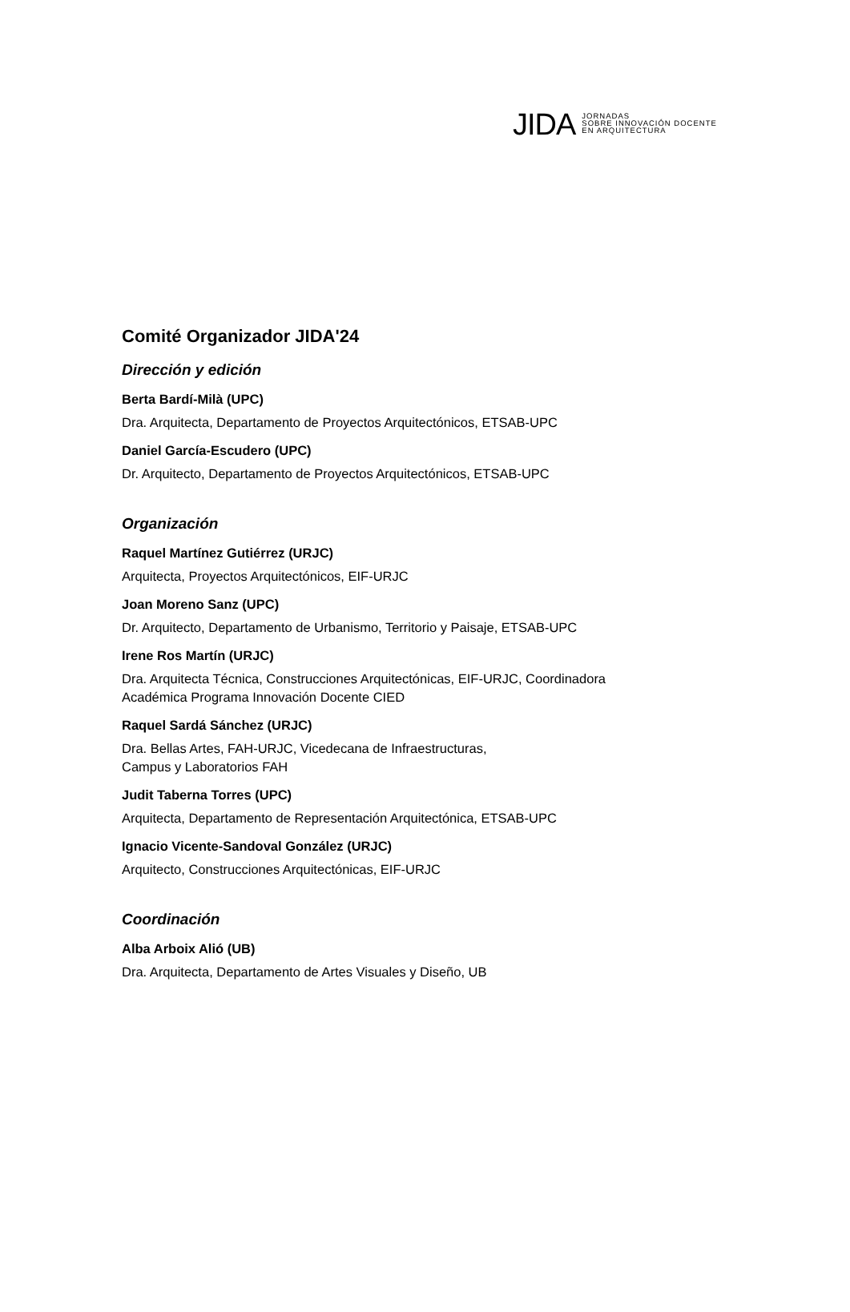JIDA
JORNADAS
SOBRE INNOVACIÓN DOCENTE
EN ARQUITECTURA
Comité Organizador JIDA'24
Dirección y edición
Berta Bardí-Milà (UPC)
Dra. Arquitecta, Departamento de Proyectos Arquitectónicos, ETSAB-UPC
Daniel García-Escudero (UPC)
Dr. Arquitecto, Departamento de Proyectos Arquitectónicos, ETSAB-UPC
Organización
Raquel Martínez Gutiérrez (URJC)
Arquitecta, Proyectos Arquitectónicos, EIF-URJC
Joan Moreno Sanz (UPC)
Dr. Arquitecto, Departamento de Urbanismo, Territorio y Paisaje, ETSAB-UPC
Irene Ros Martín (URJC)
Dra. Arquitecta Técnica, Construcciones Arquitectónicas, EIF-URJC, Coordinadora
Académica Programa Innovación Docente CIED
Raquel Sardá Sánchez (URJC)
Dra. Bellas Artes, FAH-URJC, Vicedecana de Infraestructuras,
Campus y Laboratorios FAH
Judit Taberna Torres (UPC)
Arquitecta, Departamento de Representación Arquitectónica, ETSAB-UPC
Ignacio Vicente-Sandoval González (URJC)
Arquitecto, Construcciones Arquitectónicas, EIF-URJC
Coordinación
Alba Arboix Alió (UB)
Dra. Arquitecta, Departamento de Artes Visuales y Diseño, UB